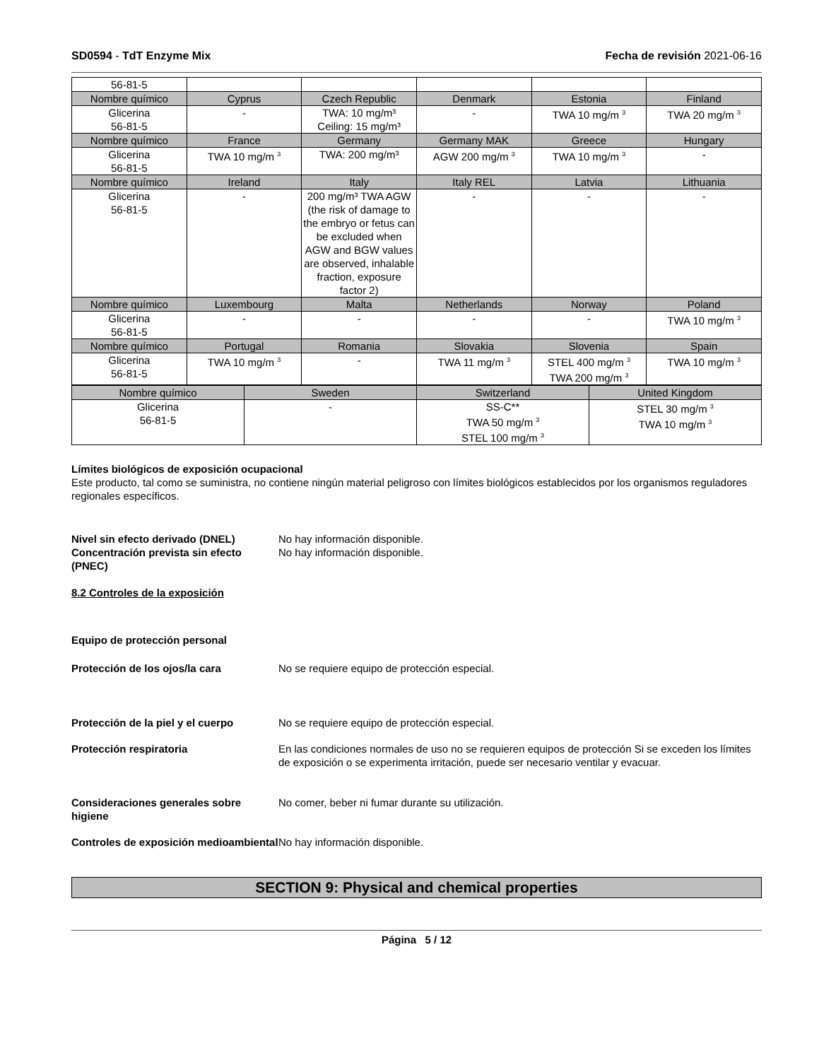SD0594 - TdT Enzyme Mix Fecha de revisión 2021-06-16
| 56-81-5 | | | | | |
| Nombre químico | Cyprus | Czech Republic | Denmark | Estonia | Finland |
| Glicerina 56-81-5 | - | TWA: 10 mg/m³ Ceiling: 15 mg/m³ | - | TWA 10 mg/m <sup>3</sup> | TWA 20 mg/m <sup>3</sup> |
| Nombre químico | France | Germany | Germany MAK | Greece | Hungary |
| Glicerina 56-81-5 | TWA 10 mg/m <sup>3</sup> | TWA: 200 mg/m³ | AGW 200 mg/m <sup>3</sup> | TWA 10 mg/m <sup>3</sup> | - |
| Nombre químico | Ireland | Italy | Italy REL | Latvia | Lithuania |
| Glicerina 56-81-5 | - | 200 mg/m³ TWA AGW (the risk of damage to the embryo or fetus can be excluded when AGW and BGW values are observed, inhalable fraction, exposure factor 2) | - | - | - |
| Nombre químico | Luxembourg | Malta | Netherlands | Norway | Poland |
| Glicerina 56-81-5 | - | - | - | - | TWA 10 mg/m <sup>3</sup> |
| Nombre químico | Portugal | Romania | Slovakia | Slovenia | Spain |
| Glicerina 56-81-5 | TWA 10 mg/m <sup>3</sup> | - | TWA 11 mg/m <sup>3</sup> | STEL 400 mg/m <sup>3</sup> TWA 200 mg/m <sup>3</sup> | TWA 10 mg/m <sup>3</sup> |
| Nombre químico | Sweden | Switzerland | United Kingdom |
| --- | --- | --- | --- |
| Glicerina 56-81-5 | - | SS-C** TWA 50 mg/m <sup>3</sup> STEL 100 mg/m <sup>3</sup> | STEL 30 mg/m <sup>3</sup> TWA 10 mg/m <sup>3</sup> |
Límites biológicos de exposición ocupacional
Este producto, tal como se suministra, no contiene ningún material peligroso con límites biológicos establecidos por los organismos reguladores regionales específicos.
Nivel sin efecto derivado (DNEL) No hay información disponible.
Concentración prevista sin efecto (PNEC) No hay información disponible.
8.2 Controles de la exposición
Equipo de protección personal
Protección de los ojos/la cara No se requiere equipo de protección especial.
Protección de la piel y el cuerpo No se requiere equipo de protección especial.
Protección respiratoria En las condiciones normales de uso no se requieren equipos de protección Si se exceden los límites de exposición o se experimenta irritación, puede ser necesario ventilar y evacuar.
Consideraciones generales sobre higiene No comer, beber ni fumar durante su utilización.
Controles de exposición medioambiental No hay información disponible.
SECTION 9: Physical and chemical properties
Página 5 / 12